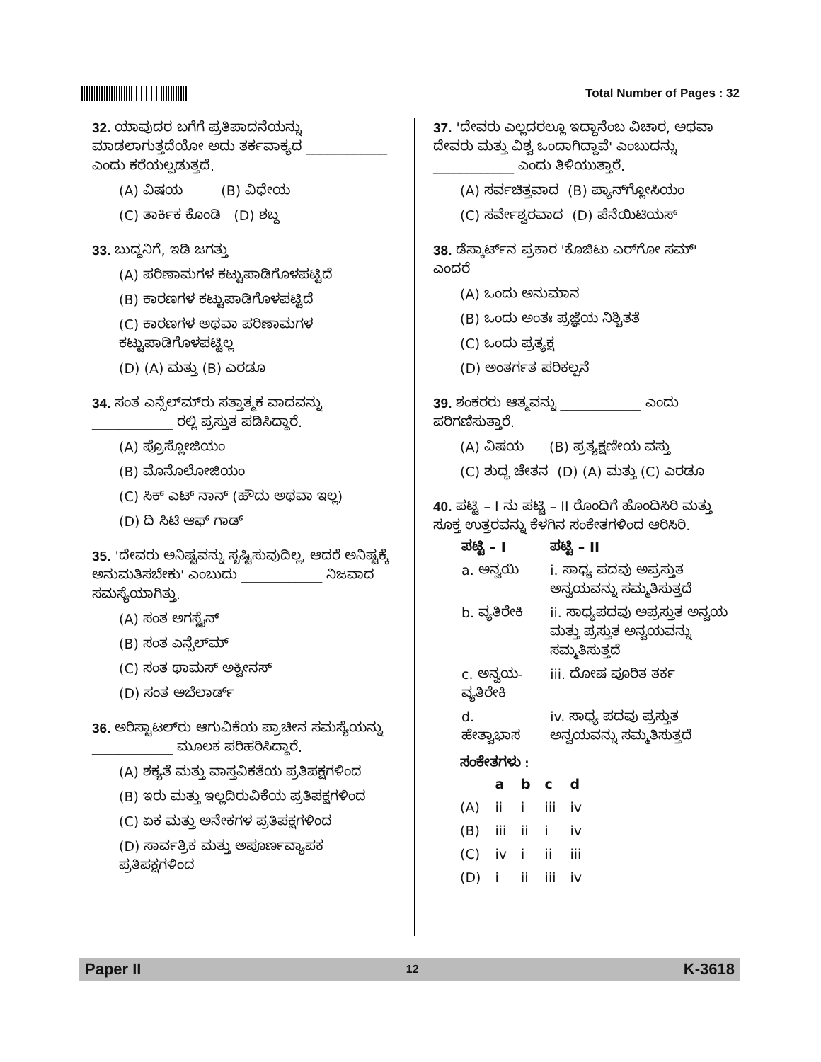Total Number of Pages : 32
32. ಯಾವುದರ ಬಗೆಗೆ ಪ್ರತಿಪಾದನೆಯನ್ನು ಮಾಡಲಾಗುತ್ತದೆಯೋ ಅದು ತರ್ಕವಾಕ್ಯದ ____________ ಎಂದು ಕರೆಯಲ್ಪಡುತ್ತದೆ.
(A) ವಿಷಯ (B) ವಿಧೇಯ
(C) ತಾರ್ಕಿಕ ಕೊಂಡಿ (D) ಶಬ್ದ
33. ಬುದ್ಧನಿಗೆ, ಇಡಿ ಜಗತ್ತು
(A) ಪರಿಣಾಮಗಳ ಕಟ್ಟುಪಾಡಿಗೊಳಪಟ್ಟಿದೆ
(B) ಕಾರಣಗಳ ಕಟ್ಟುಪಾಡಿಗೊಳಪಟ್ಟಿದೆ
(C) ಕಾರಣಗಳ ಅಥವಾ ಪರಿಣಾಮಗಳ ಕಟ್ಟುಪಾಡಿಗೊಳಪಟ್ಟಿಲ್ಲ
(D) (A) ಮತ್ತು (B) ಎರಡೂ
34. ಸಂತ ಎನ್ಸೆಲ್‌ಮ್‌ರು ಸತ್ತಾತ್ಮಕ ವಾದವನ್ನು ____________ ರಲ್ಲಿ ಪ್ರಸ್ತುತ ಪಡಿಸಿದ್ದಾರೆ.
(A) ಪ್ರೊಸ್ಲೋಜಿಯಂ
(B) ಮೊನೊಲೋಜಿಯಂ
(C) ಸಿಕ್ ಎಟ್ ನಾನ್ (ಹೌದು ಅಥವಾ ಇಲ್ಲ)
(D) ದಿ ಸಿಟಿ ಆಫ್ ಗಾಡ್
35. 'ದೇವರು ಅನಿಷ್ಟವನ್ನು ಸೃಷ್ಟಿಸುವುದಿಲ್ಲ, ಆದರೆ ಅನಿಷ್ಟಕ್ಕೆ ಅನುಮತಿಸಬೇಕು' ಎಂಬುದು ____________ ನಿಜವಾದ ಸಮಸ್ಯೆಯಾಗಿತ್ತು.
(A) ಸಂತ ಅಗಸ್ಟೈನ್
(B) ಸಂತ ಎನ್ಸೆಲ್‌ಮ್
(C) ಸಂತ ಥಾಮಸ್ ಅಕ್ವೀನಸ್
(D) ಸಂತ ಅಬೆಲಾರ್ಡ್
36. ಅರಿಸ್ಟಾಟಲ್‌ರು ಆಗುವಿಕೆಯ ಪ್ರಾಚೀನ ಸಮಸ್ಯೆಯನ್ನು ____________ ಮೂಲಕ ಪರಿಹರಿಸಿದ್ದಾರೆ.
(A) ಶಕ್ಯತೆ ಮತ್ತು ವಾಸ್ತವಿಕತೆಯ ಪ್ರತಿಪಕ್ಷಗಳಿಂದ
(B) ಇರು ಮತ್ತು ಇಲ್ಲದಿರುವಿಕೆಯ ಪ್ರತಿಪಕ್ಷಗಳಿಂದ
(C) ಏಕ ಮತ್ತು ಅನೇಕಗಳ ಪ್ರತಿಪಕ್ಷಗಳಿಂದ
(D) ಸಾರ್ವತ್ರಿಕ ಮತ್ತು ಅಪೂರ್ಣವ್ಯಾಪಕ ಪ್ರತಿಪಕ್ಷಗಳಿಂದ
37. 'ದೇವರು ಎಲ್ಲದರಲ್ಲೂ ಇದ್ದಾನೆಂಬ ವಿಚಾರ, ಅಥವಾ ದೇವರು ಮತ್ತು ವಿಶ್ವ ಒಂದಾಗಿದ್ದಾವೆ' ಎಂಬುದನ್ನು ____________ ಎಂದು ತಿಳಿಯುತ್ತಾರೆ.
(A) ಸರ್ವಚಿತ್ತವಾದ (B) ಪ್ಯಾನ್‌ಗ್ಲೋಸಿಯಂ
(C) ಸರ್ವೇಶ್ವರವಾದ (D) ಪೆನೆಯಿಟಿಯಸ್
38. ಡೆಸ್ಕಾರ್ಟ್‌ನ ಪ್ರಕಾರ 'ಕೊಜಿಟು ಎರ್‌ಗೋ ಸಮ್' ಎಂದರೆ
(A) ಒಂದು ಅನುಮಾನ
(B) ಒಂದು ಅಂತಃ ಪ್ರಜ್ಞೆಯ ನಿಶ್ಚಿತತೆ
(C) ಒಂದು ಪ್ರತ್ಯಕ್ಷ
(D) ಅಂತರ್ಗತ ಪರಿಕಲ್ಪನೆ
39. ಶಂಕರರು ಆತ್ಮವನ್ನು ____________ ಎಂದು ಪರಿಗಣಿಸುತ್ತಾರೆ.
(A) ವಿಷಯ (B) ಪ್ರತ್ಯಕ್ಷಣೀಯ ವಸ್ತು
(C) ಶುದ್ಧ ಚೇತನ (D) (A) ಮತ್ತು (C) ಎರಡೂ
40. ಪಟ್ಟಿ – I ನು ಪಟ್ಟಿ – II ರೊಂದಿಗೆ ಹೊಂದಿಸಿರಿ ಮತ್ತು ಸೂಕ್ತ ಉತ್ತರವನ್ನು ಕೆಳಗಿನ ಸಂಕೇತಗಳಿಂದ ಆರಿಸಿರಿ.
| ಪಟ್ಟಿ – I | ಪಟ್ಟಿ – II |
| --- | --- |
| a. ಅನ್ವಯಿ | i. ಸಾಧ್ಯ ಪದವು ಅಪ್ರಸ್ತುತ ಅನ್ವಯವನ್ನು ಸಮ್ಮತಿಸುತ್ತದೆ |
| b. ವ್ಯತಿರೇಕಿ | ii. ಸಾಧ್ಯಪದವು ಅಪ್ರಸ್ತುತ ಅನ್ವಯ ಮತ್ತು ಪ್ರಸ್ತುತ ಅನ್ವಯವನ್ನು ಸಮ್ಮತಿಸುತ್ತದೆ |
| c. ಅನ್ವಯ-ವ್ಯತಿರೇಕಿ | iii. ದೋಷ ಪೂರಿತ ತರ್ಕ |
| d. ಹೇತ್ವಾಭಾಸ | iv. ಸಾಧ್ಯ ಪದವು ಪ್ರಸ್ತುತ ಅನ್ವಯವನ್ನು ಸಮ್ಮತಿಸುತ್ತದೆ |
ಸಂಕೇತಗಳು :
| | a | b | c | d |
| --- | --- | --- | --- | --- |
| (A) | ii | i | iii | iv |
| (B) | iii | ii | i | iv |
| (C) | iv | i | ii | iii |
| (D) | i | ii | iii | iv |
Paper II 12 K-3618